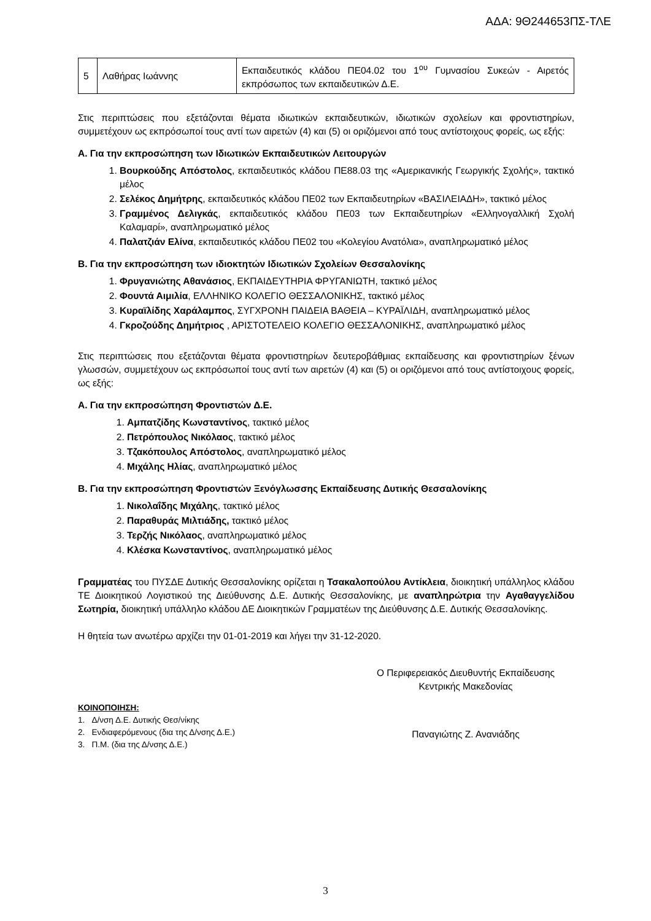ΑΔΑ: 9Θ244653ΠΣ-ΤΛΕ
| 5 | Λαθήρας Ιωάννης | Εκπαιδευτικός κλάδου ΠΕ04.02 του 1<sup>ου</sup> Γυμνασίου Συκεών - Αιρετός εκπρόσωπος των εκπαιδευτικών Δ.Ε. |
Στις περιπτώσεις που εξετάζονται θέματα ιδιωτικών εκπαιδευτικών, ιδιωτικών σχολείων και φροντιστηρίων, συμμετέχουν ως εκπρόσωποί τους αντί των αιρετών (4) και (5) οι οριζόμενοι από τους αντίστοιχους φορείς, ως εξής:
Α. Για την εκπροσώπηση των Ιδιωτικών Εκπαιδευτικών Λειτουργών
1. Βουρκούδης Απόστολος, εκπαιδευτικός κλάδου ΠΕ88.03 της «Αμερικανικής Γεωργικής Σχολής», τακτικό μέλος
2. Σελέκος Δημήτρης, εκπαιδευτικός κλάδου ΠΕ02 των Εκπαιδευτηρίων «ΒΑΣΙΛΕΙΑΔΗ», τακτικό μέλος
3. Γραμμένος Δελιγκάς, εκπαιδευτικός κλάδου ΠΕ03 των Εκπαιδευτηρίων «Ελληνογαλλική Σχολή Καλαμαρί», αναπληρωματικό μέλος
4. Παλατζιάν Ελίνα, εκπαιδευτικός κλάδου ΠΕ02 του «Κολεγίου Ανατόλια», αναπληρωματικό μέλος
Β. Για την εκπροσώπηση των ιδιοκτητών Ιδιωτικών Σχολείων Θεσσαλονίκης
1. Φρυγανιώτης Αθανάσιος, ΕΚΠΑΙΔΕΥΤΗΡΙΑ ΦΡΥΓΑΝΙΩΤΗ, τακτικό μέλος
2. Φουντά Αιμιλία, ΕΛΛΗΝΙΚΟ ΚΟΛΕΓΙΟ ΘΕΣΣΑΛΟΝΙΚΗΣ, τακτικό μέλος
3. Κυραϊλίδης Χαράλαμπος, ΣΥΓΧΡΟΝΗ ΠΑΙΔΕΙΑ ΒΑΘΕΙΑ – ΚΥΡΑΪΛΙΔΗ, αναπληρωματικό μέλος
4. Γκροζούδης Δημήτριος , ΑΡΙΣΤΟΤΕΛΕΙΟ ΚΟΛΕΓΙΟ ΘΕΣΣΑΛΟΝΙΚΗΣ, αναπληρωματικό μέλος
Στις περιπτώσεις που εξετάζονται θέματα φροντιστηρίων δευτεροβάθμιας εκπαίδευσης και φροντιστηρίων ξένων γλωσσών, συμμετέχουν ως εκπρόσωποί τους αντί των αιρετών (4) και (5) οι οριζόμενοι από τους αντίστοιχους φορείς, ως εξής:
Α. Για την εκπροσώπηση Φροντιστών Δ.Ε.
1. Αμπατζίδης Κωνσταντίνος, τακτικό μέλος
2. Πετρόπουλος Νικόλαος, τακτικό μέλος
3. Τζακόπουλος Απόστολος, αναπληρωματικό μέλος
4. Μιχάλης Ηλίας, αναπληρωματικό μέλος
Β. Για την εκπροσώπηση Φροντιστών Ξενόγλωσσης Εκπαίδευσης Δυτικής Θεσσαλονίκης
1. Νικολαΐδης Μιχάλης, τακτικό μέλος
2. Παραθυράς Μιλτιάδης, τακτικό μέλος
3. Τερζής Νικόλαος, αναπληρωματικό μέλος
4. Κλέσκα Κωνσταντίνος, αναπληρωματικό μέλος
Γραμματέας του ΠΥΣΔΕ Δυτικής Θεσσαλονίκης ορίζεται η Τσακαλοπούλου Αντίκλεια, διοικητική υπάλληλος κλάδου ΤΕ Διοικητικού Λογιστικού της Διεύθυνσης Δ.Ε. Δυτικής Θεσσαλονίκης, με αναπληρώτρια την Αγαθαγγελίδου Σωτηρία, διοικητική υπάλληλο κλάδου ΔΕ Διοικητικών Γραμματέων της Διεύθυνσης Δ.Ε. Δυτικής Θεσσαλονίκης.
Η θητεία των ανωτέρω αρχίζει την 01-01-2019 και λήγει την 31-12-2020.
Ο Περιφερειακός Διευθυντής Εκπαίδευσης
Κεντρικής Μακεδονίας
ΚΟΙΝΟΠΟΙΗΣΗ:
1. Δ/νση Δ.Ε. Δυτικής Θεσ/νίκης
2. Ενδιαφερόμενους (δια της Δ/νσης Δ.Ε.)
3. Π.Μ. (δια της Δ/νσης Δ.Ε.)
Παναγιώτης Ζ. Ανανιάδης
3